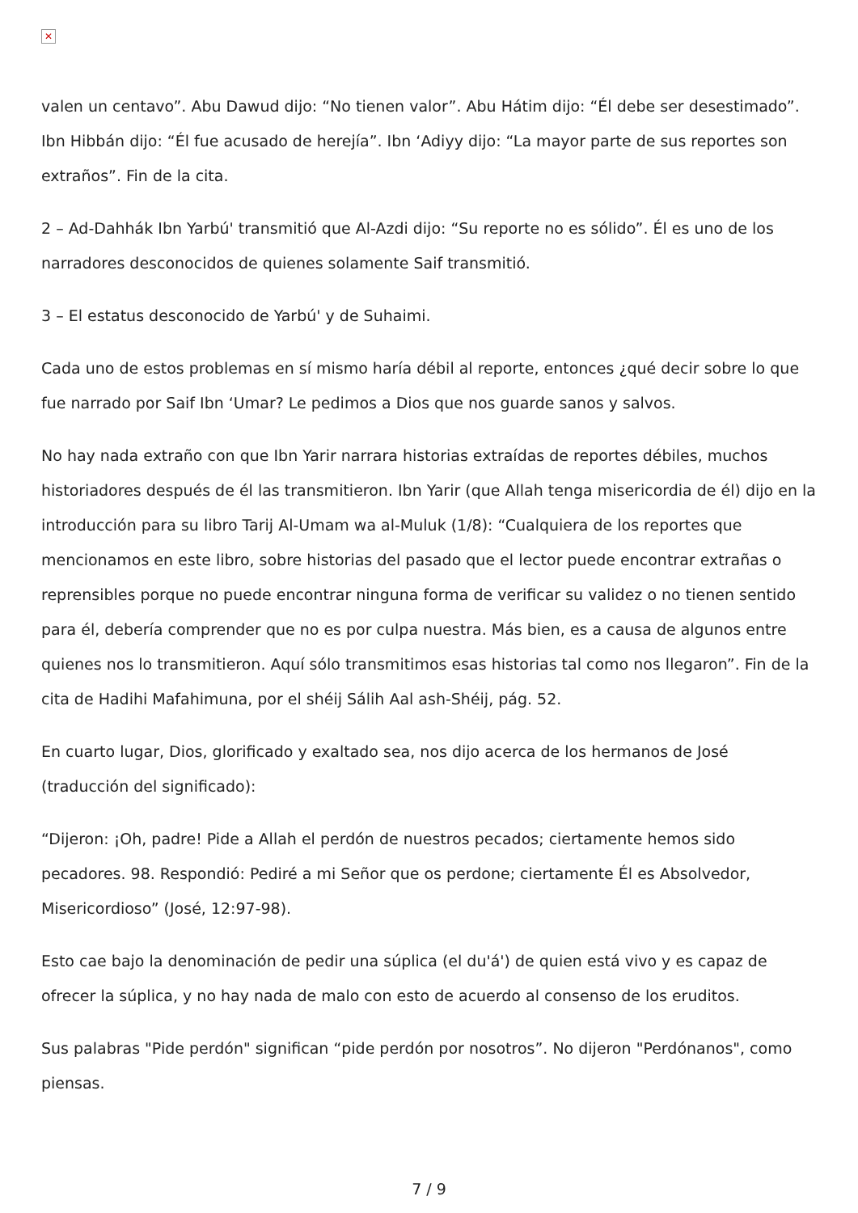✕
valen un centavo”. Abu Dawud dijo: “No tienen valor”. Abu Hátim dijo: “Él debe ser desestimado”. Ibn Hibbán dijo: “Él fue acusado de herejía”. Ibn ‘Adiyy dijo: “La mayor parte de sus reportes son extraños”. Fin de la cita.
2 – Ad-Dahhák Ibn Yarbú' transmitió que Al-Azdi dijo: “Su reporte no es sólido”. Él es uno de los narradores desconocidos de quienes solamente Saif transmitió.
3 – El estatus desconocido de Yarbú' y de Suhaimi.
Cada uno de estos problemas en sí mismo haría débil al reporte, entonces ¿qué decir sobre lo que fue narrado por Saif Ibn ‘Umar? Le pedimos a Dios que nos guarde sanos y salvos.
No hay nada extraño con que Ibn Yarir narrara historias extraídas de reportes débiles, muchos historiadores después de él las transmitieron. Ibn Yarir (que Allah tenga misericordia de él) dijo en la introducción para su libro Tarij Al-Umam wa al-Muluk (1/8): “Cualquiera de los reportes que mencionamos en este libro, sobre historias del pasado que el lector puede encontrar extrañas o reprensibles porque no puede encontrar ninguna forma de verificar su validez o no tienen sentido para él, debería comprender que no es por culpa nuestra. Más bien, es a causa de algunos entre quienes nos lo transmitieron. Aquí sólo transmitimos esas historias tal como nos llegaron”. Fin de la cita de Hadihi Mafahimuna, por el shéij Sálih Aal ash-Shéij, pág. 52.
En cuarto lugar, Dios, glorificado y exaltado sea, nos dijo acerca de los hermanos de José (traducción del significado):
“Dijeron: ¡Oh, padre! Pide a Allah el perdón de nuestros pecados; ciertamente hemos sido pecadores. 98. Respondió: Pediré a mi Señor que os perdone; ciertamente Él es Absolvedor, Misericordioso” (José, 12:97-98).
Esto cae bajo la denominación de pedir una súplica (el du'á') de quien está vivo y es capaz de ofrecer la súplica, y no hay nada de malo con esto de acuerdo al consenso de los eruditos.
Sus palabras "Pide perdón" significan “pide perdón por nosotros”. No dijeron "Perdónanos", como piensas.
7 / 9